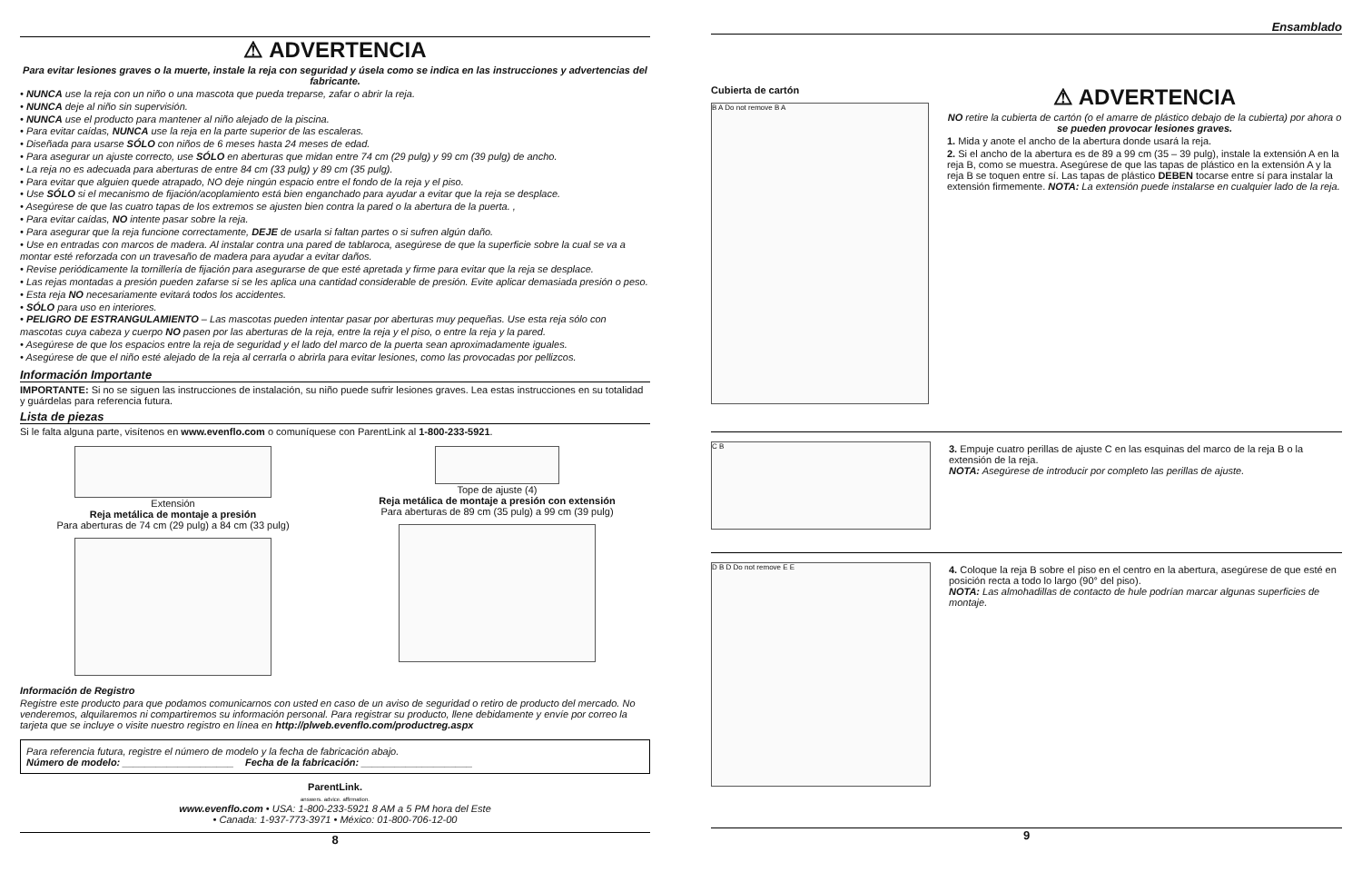⚠ ADVERTENCIA
Para evitar lesiones graves o la muerte, instale la reja con seguridad y úsela como se indica en las instrucciones y advertencias del fabricante.
• NUNCA use la reja con un niño o una mascota que pueda treparse, zafar o abrir la reja.
• NUNCA deje al niño sin supervisión.
• NUNCA use el producto para mantener al niño alejado de la piscina.
• Para evitar caídas, NUNCA use la reja en la parte superior de las escaleras.
• Diseñada para usarse SÓLO con niños de 6 meses hasta 24 meses de edad.
• Para asegurar un ajuste correcto, use SÓLO en aberturas que midan entre 74 cm (29 pulg) y 99 cm (39 pulg) de ancho.
• La reja no es adecuada para aberturas de entre 84 cm (33 pulg) y 89 cm (35 pulg).
• Para evitar que alguien quede atrapado, NO deje ningún espacio entre el fondo de la reja y el piso.
• Use SÓLO si el mecanismo de fijación/acoplamiento está bien enganchado para ayudar a evitar que la reja se desplace.
• Asegúrese de que las cuatro tapas de los extremos se ajusten bien contra la pared o la abertura de la puerta. ,
• Para evitar caídas, NO intente pasar sobre la reja.
• Para asegurar que la reja funcione correctamente, DEJE de usarla si faltan partes o si sufren algún daño.
• Use en entradas con marcos de madera. Al instalar contra una pared de tablaroca, asegúrese de que la superficie sobre la cual se va a montar esté reforzada con un travesaño de madera para ayudar a evitar daños.
• Revise periódicamente la tornillería de fijación para asegurarse de que esté apretada y firme para evitar que la reja se desplace.
• Las rejas montadas a presión pueden zafarse si se les aplica una cantidad considerable de presión. Evite aplicar demasiada presión o peso.
• Esta reja NO necesariamente evitará todos los accidentes.
• SÓLO para uso en interiores.
• PELIGRO DE ESTRANGULAMIENTO – Las mascotas pueden intentar pasar por aberturas muy pequeñas. Use esta reja sólo con mascotas cuya cabeza y cuerpo NO pasen por las aberturas de la reja, entre la reja y el piso, o entre la reja y la pared.
• Asegúrese de que los espacios entre la reja de seguridad y el lado del marco de la puerta sean aproximadamente iguales.
• Asegúrese de que el niño esté alejado de la reja al cerrarla o abrirla para evitar lesiones, como las provocadas por pellizcos.
Información Importante
IMPORTANTE: Si no se siguen las instrucciones de instalación, su niño puede sufrir lesiones graves. Lea estas instrucciones en su totalidad y guárdelas para referencia futura.
Lista de piezas
Si le falta alguna parte, visítenos en www.evenflo.com o comuníquese con ParentLink al 1-800-233-5921.
Extensión
Reja metálica de montaje a presión
Para aberturas de 74 cm (29 pulg) a 84 cm (33 pulg)
Tope de ajuste (4)
Reja metálica de montaje a presión con extensión
Para aberturas de 89 cm (35 pulg) a 99 cm (39 pulg)
Información de Registro
Registre este producto para que podamos comunicarnos con usted en caso de un aviso de seguridad o retiro de producto del mercado. No venderemos, alquilaremos ni compartiremos su información personal. Para registrar su producto, llene debidamente y envíe por correo la tarjeta que se incluye o visite nuestro registro en línea en http://plweb.evenflo.com/productreg.aspx
Para referencia futura, registre el número de modelo y la fecha de fabricación abajo.
Número de modelo: ____________________ Fecha de la fabricación: ____________________
ParentLink.
answers. advice. affirmation.
www.evenflo.com • USA: 1-800-233-5921 8 AM a 5 PM hora del Este
• Canada: 1-937-773-3971 • México: 01-800-706-12-00
8
Ensamblado
Cubierta de cartón
B A Do not remove B A
⚠ ADVERTENCIA
NO retire la cubierta de cartón (o el amarre de plástico debajo de la cubierta) por ahora o se pueden provocar lesiones graves.
1. Mida y anote el ancho de la abertura donde usará la reja.
2. Si el ancho de la abertura es de 89 a 99 cm (35 – 39 pulg), instale la extensión A en la reja B, como se muestra. Asegúrese de que las tapas de plástico en la extensión A y la reja B se toquen entre sí. Las tapas de plástico DEBEN tocarse entre sí para instalar la extensión firmemente. NOTA: La extensión puede instalarse en cualquier lado de la reja.
C B
3. Empuje cuatro perillas de ajuste C en las esquinas del marco de la reja B o la extensión de la reja.
NOTA: Asegúrese de introducir por completo las perillas de ajuste.
D B D Do not remove E E
4. Coloque la reja B sobre el piso en el centro en la abertura, asegúrese de que esté en posición recta a todo lo largo (90° del piso).
NOTA: Las almohadillas de contacto de hule podrían marcar algunas superficies de montaje.
9